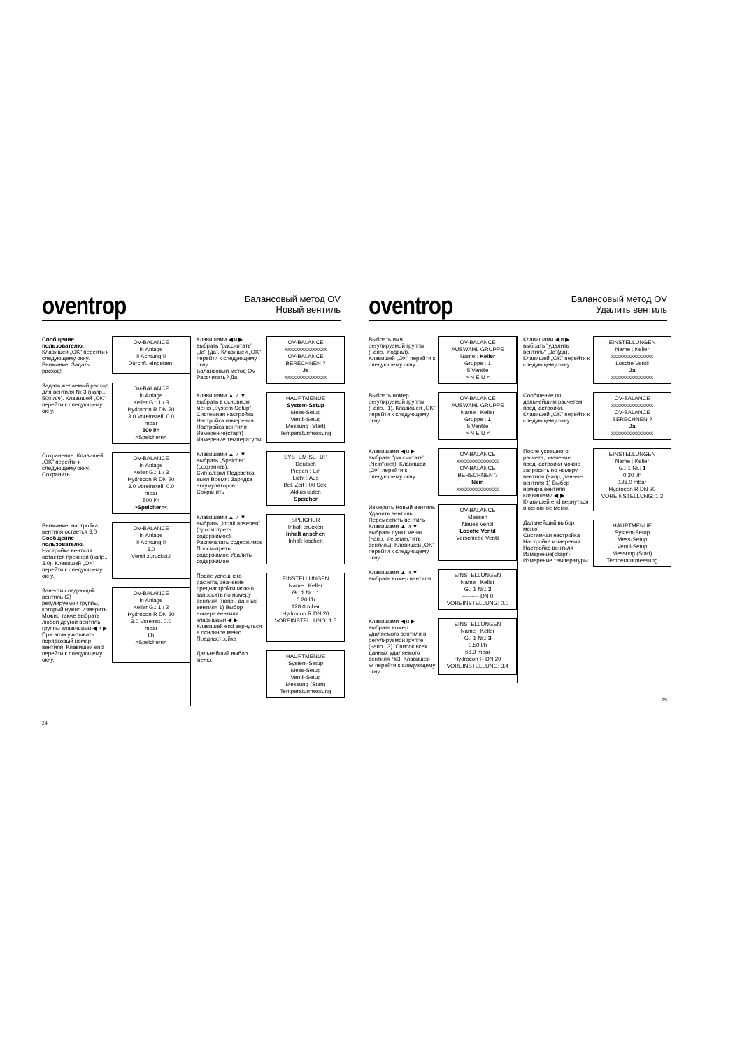oventrop
Балансовый метод OV
Новый вентиль
Сообщение пользователю.
Клавишей „OK" перейти к следующему окну.
Внимание! Задать расход!
OV-BALANCE
in Anlage
!! Achtung !!
Durchfl. eingeben!
Задать желаемый расход для вентиля № 3 (напр., 500 л/ч). Клавишей „OK" перейти к следующему окну.
OV-BALANCE
in Anlage
Keller G.: 1 / 3
Hydrocon R DN 20
3.0 Voreinstell. 0.0
mbar
500 l/h
>Speichern<
Сохранение. Клавишей „OK" перейти к следующему окну.
Сохранить
OV-BALANCE
in Anlage
Keller G.: 1 / 3
Hydrocon R DN 20
3.0 Voreinstell. 0.0
mbar
500 l/h
>Speichern<
Внимание, настройка вентиля остается 3.0
Сообщение пользователю.
Настройка вентиля остается прежней (напр., 3.0). Клавишей „OK" перейти к следующему окну.
OV-BALANCE
in Anlage
!! Achtung !!
3.0
Ventil zuruckst.!
Занести следующий вентиль (2) регулируемой группы, который нужно измерить. Можно также выбрать любой другой вентиль группы клавишами ◀ и ▶. При этом учитывать порядковый номер вентиля! Клавишей end перейти к следующему окну.
OV-BALANCE
in Anlage
Keller G.: 1 / 2
Hydrocon R DN 20
3.0 Voreinst. 0.0
mbar
l/h
>Speichern<
Клавишами ◀ и ▶ выбрать "рассчитать" „Ja" (да). Клавишей „OK" перейти к следующему окну.
Балансовый метод OV Рассчитать? Да
OV-BALANCE
xxxxxxxxxxxxxxx
OV-BALANCE
BERECHNEN ?
Ja
xxxxxxxxxxxxxxx
Клавишами ▲ и ▼ выбрать в основном меню „System-Setup".
Системная настройка Настройка измерения Настройка вентиля Измерение(старт) Измерение температуры
HAUPTMENUE
System-Setup
Mess-Setup
Ventil-Setup
Messung (Start)
Temperaturmessung
Клавишами ▲ и ▼ выбрать „Speicher" (сохранить).
Сигнал:вкл Подсветка: выкл Время: Зарядка аккумуляторов Сохранить
SYSTEM-SETUP
Deutsch
Piepen : Ein
Licht : Aus
Bel. Zeit : 00 Sek.
Akkus laden
Speicher
Клавишами ▲ и ▼ выбрать „Inhalt ansehen" (просмотреть содержимое).
Распечатать содержимое Просмотреть содержимое Удалить содержимое
SPEICHER
Inhalt drucken
Inhalt ansehen
Inhalt loschen
После успешного расчета, значение преднастройки можно запросить по номеру вентиля (напр., данные вентиля 1) Выбор номера вентиля клавишами ◀ ▶ Клавишей end вернуться в основное меню.
Преднастройка
EINSTELLUNGEN
Name : Keller
G.: 1 Nr.: 1
0.20 l/h
128.0 mbar
Hydrocon R DN 20
VOREINSTELLUNG: 1.5
Дальнейший выбор меню.
HAUPTMENUE
System-Setup
Mess-Setup
Ventil-Setup
Messung (Start)
Temperaturmessung
24
oventrop
Балансовый метод OV
Удалить вентиль
Выбрать имя регулируемой группы (напр., подвал). Клавишей „OK" перейти к следующему окну.
OV-BALANCE
AUSWAHL GRUPPE
Name : Keller
Gruppe : 1
5 Ventile
> N E U <
Выбрать номер регулируемой группы (напр., 1). Клавишей „OK" перейти к следующему окну.
OV-BALANCE
AUSWAHL GRUPPE
Name : Keller
Gruppe : 1
5 Ventile
> N E U <
Клавишами ◀ и ▶ выбрать "рассчитать" „Nein"(нет). Клавишей „OK" перейти к следующему окну.
OV-BALANCE
xxxxxxxxxxxxxxx
OV-BALANCE
BERECHNEN ?
Nein
xxxxxxxxxxxxxxx
Измерить Новый вентиль Удалить вентиль Переместить вентиль
Клавишами ▲ и ▼ выбрать пункт меню (напр., переместить вентиль). Клавишей „OK" перейти к следующему окну.
OV-BALANCE
Messen
Neues Ventil
Losche Ventil
Verschiebe Ventil
Клавишами ▲ и ▼ выбрать номер вентиля.
EINSTELLUNGEN
Name : Keller
G.: 1 Nr.: 3
--------- DN 0
VOREINSTELLUNG: 0.0
Клавишами ◀ и ▶ выбрать номер удаляемого вентиля в регулируемой группе (напр., 3). Список всех данных удаляемого вентиля №3. Клавишей ⊖ перейти к следующему окну.
EINSTELLUNGEN
Name : Keller
G.: 1 Nr.: 3
0.50 l/h
68.9 mbar
Hydrocon R DN 20
VOREINSTELLUNG: 3.4
Клавишами ◀ и ▶ выбрать "удалить вентиль" „Ja"(да). Клавишей „OK" перейти к следующему окну.
EINSTELLUNGEN
Name : Keller
xxxxxxxxxxxxxxx
Losche Ventil
Ja
xxxxxxxxxxxxxxx
Сообщение по дальнейшим расчетам преднастройки. Клавишей „OK" перейти к следующему окну.
OV-BALANCE
xxxxxxxxxxxxxxx
OV-BALANCE
BERECHNEN ?
Ja
xxxxxxxxxxxxxxx
После успешного расчета, значение преднастройки можно запросить по номеру вентиля (напр, данные вентиля 1) Выбор номера вентиля клавишами ◀ ▶ Клавишей end вернуться в основное меню.
EINSTELLUNGEN
Name : Keller
G.: 1 Nr.: 1
0.20 l/h
128.0 mbar
Hydrocon R DN 20
VOREINSTELLUNG: 1.3
Дальнейший выбор меню.
Системная настройка Настройка измерения Настройка вентиля Измерение(старт) Измерение температуры
HAUPTMENUE
System-Setup
Mess-Setup
Ventil-Setup
Messung (Start)
Temperaturmessung
25